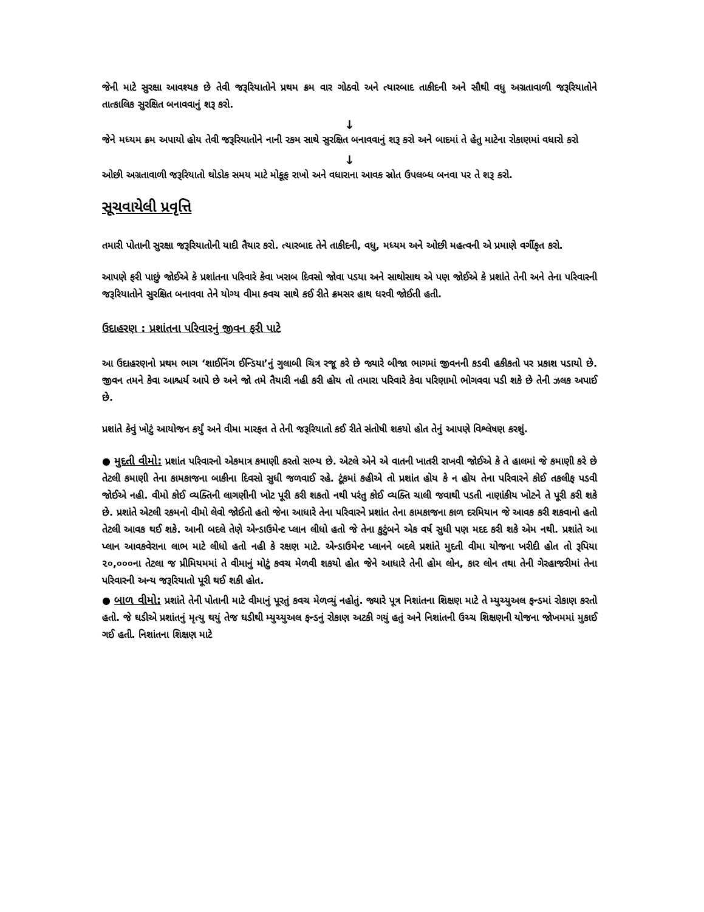જેની માટે સુરક્ષા આવશ્યક છે તેવી જરૂરિયાતોને પ્રથમ ક્રમ વાર ગોઠવો અને ત્યારબાદ તાકીદની અને સૌથી વધુ અગ્રતાવાળી જરૂરિયાતોને તાત્કાલિક સુરક્ષિત બનાવવાનું શરૂ કરો.
↓
જેને મધ્યમ ક્રમ અપાયો હોય તેવી જરૂરિયાતોને નાની રકમ સાથે સુરક્ષિત બનાવવાનું શરૂ કરો અને બાદમાં તે હેતુ માટેના રોકાણમાં વધારો કરો
↓
ઓછી અગ્રતાવાળી જરૂરિયાતો થોડોક સમય માટે મોકૂફ રાખો અને વધારાના આવક સ્રોત ઉપલબ્ધ બનવા પર તે શરૂ કરો.
સૂચવાયેલી પ્રવૃત્તિ
તમારી પોતાની સુરક્ષા જરૂરિયાતોની યાદી તૈયાર કરો. ત્યારબાદ તેને તાકીદની, વધુ, મધ્યમ અને ઓછી મહત્વની એ પ્રમાણે વર્ગીકૃત કરો.
આપણે ફરી પાછું જોઈએ કે પ્રશાંતના પરિવારે કેવા ખરાબ દિવસો જોવા પડયા અને સાથોસાથ એ પણ જોઈએ કે પ્રશાંતે તેની અને તેના પરિવારની જરૂરિયાતોને સુરક્ષિત બનાવવા તેને યોગ્ય વીમા કવચ સાથે કઈ રીતે ક્રમસર હાથ ધરવી જોઈતી હતી.
ઉદાહરણ : પ્રશાંતના પરિવારનું જીવન ફરી પાટે
આ ઉદાહરણનો પ્રથમ ભાગ ‘શાઈનિંગ ઈન્ડિયા’નું ગુલાબી ચિત્ર રજૂ કરે છે જ્યારે બીજા ભાગમાં જીવનની કડવી હકીકતો પર પ્રકાશ પડાયો છે. જીવન તમને કેવા આશ્ચર્ય આપે છે અને જો તમે તૈયારી નહી કરી હોય તો તમારા પરિવારે કેવા પરિણામો ભોગવવા પડી શકે છે તેની ઝલક અપાઈ છે.
પ્રશાંતે કેવું ખોટું આયોજન કર્યું અને વીમા મારફત તે તેની જરૂરિયાતો કઈ રીતે સંતોષી શકયો હોત તેનું આપણે વિશ્લેષણ કરશું.
● મુદતી વીમો: પ્રશાંત પરિવારનો એકમાત્ર કમાણી કરતો સભ્ય છે. એટલે એને એ વાતની ખાતરી રાખવી જોઈએ કે તે હાલમાં જે કમાણી કરે છે તેટલી કમાણી તેના કામકાજના બાકીના દિવસો સુધી જળવાઈ રહે. ટૂંકમાં કહીએ તો પ્રશાંત હોય કે ન હોય તેના પરિવારને કોઈ તકલીફ પડવી જોઈએ નહી. વીમો કોઈ વ્યક્તિની લાગણીની ખોટ પૂરી કરી શકતો નથી પરંતુ કોઈ વ્યક્તિ ચાલી જવાથી પડતી નાણાંકીય ખોટને તે પૂરી કરી શકે છે. પ્રશાંતે એટલી રકમનો વીમો લેવો જોઈતો હતો જેના આધારે તેના પરિવારને પ્રશાંત તેના કામકાજના કાળ દરમિયાન જે આવક કરી શકવાનો હતો તેટલી આવક થઈ શકે. આની બદલે તેણે એન્ડાઉમેન્ટ પ્લાન લીધો હતો જે તેના કુટુંબને એક વર્ષ સુધી પણ મદદ કરી શકે એમ નથી. પ્રશાંતે આ પ્લાન આવકવેરાના લાભ માટે લીધો હતો નહી કે રક્ષણ માટે. એન્ડાઉમેન્ટ પ્લાનને બદલે પ્રશાંતે મુદતી વીમા યોજના ખરીદી હોત તો રૂપિયા ૨૦,૦૦૦ના તેટલા જ પ્રીમિયમમાં તે વીમાનું મોટું કવચ મેળવી શકયો હોત જેને આધારે તેની હોમ લોન, કાર લોન તથા તેની ગેરહાજરીમાં તેના પરિવારની અન્ય જરૂરિયાતો પૂરી થઈ શકી હોત.
● બાળ વીમો: પ્રશાંતે તેની પોતાની માટે વીમાનું પૂરતું કવચ મેળવ્યું નહોતું. જ્યારે પૂત્ર નિશાંતના શિક્ષણ માટે તે મ્યુચ્યુઅલ ફન્ડમાં રોકાણ કરતો હતો. જે ઘડીએ પ્રશાંતનું મૃત્યુ થયું તેજ ઘડીથી મ્યુચ્યુઅલ ફન્ડનું રોકાણ અટકી ગયું હતું અને નિશાંતની ઉચ્ચ શિક્ષણની યોજના જોખમમાં મુકાઈ ગઈ હતી. નિશાંતના શિક્ષણ માટે